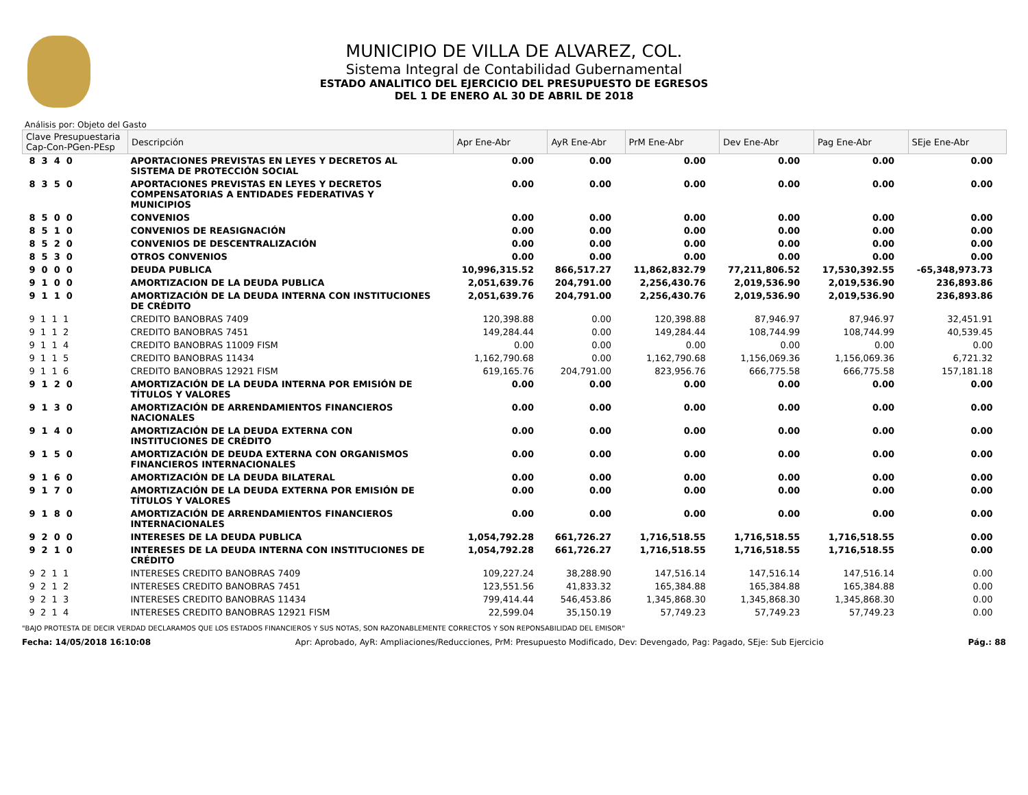MUNICIPIO DE VILLA DE ALVAREZ, COL.
Sistema Integral de Contabilidad Gubernamental
ESTADO ANALITICO DEL EJERCICIO DEL PRESUPUESTO DE EGRESOS
DEL 1 DE ENERO AL 30 DE ABRIL DE 2018
Análisis por: Objeto del Gasto
| Clave Presupuestaria Cap-Con-PGen-PEsp | Descripción | Apr Ene-Abr | AyR Ene-Abr | PrM Ene-Abr | Dev Ene-Abr | Pag Ene-Abr | SEje Ene-Abr |
| --- | --- | --- | --- | --- | --- | --- | --- |
| 8 3 4 0 | APORTACIONES PREVISTAS EN LEYES Y DECRETOS AL SISTEMA DE PROTECCIÓN SOCIAL | 0.00 | 0.00 | 0.00 | 0.00 | 0.00 | 0.00 |
| 8 3 5 0 | APORTACIONES PREVISTAS EN LEYES Y DECRETOS COMPENSATORIAS A ENTIDADES FEDERATIVAS Y MUNICIPIOS | 0.00 | 0.00 | 0.00 | 0.00 | 0.00 | 0.00 |
| 8 5 0 0 | CONVENIOS | 0.00 | 0.00 | 0.00 | 0.00 | 0.00 | 0.00 |
| 8 5 1 0 | CONVENIOS DE REASIGNACIÓN | 0.00 | 0.00 | 0.00 | 0.00 | 0.00 | 0.00 |
| 8 5 2 0 | CONVENIOS DE DESCENTRALIZACIÓN | 0.00 | 0.00 | 0.00 | 0.00 | 0.00 | 0.00 |
| 8 5 3 0 | OTROS CONVENIOS | 0.00 | 0.00 | 0.00 | 0.00 | 0.00 | 0.00 |
| 9 0 0 0 | DEUDA PUBLICA | 10,996,315.52 | 866,517.27 | 11,862,832.79 | 77,211,806.52 | 17,530,392.55 | -65,348,973.73 |
| 9 1 0 0 | AMORTIZACION DE LA DEUDA PUBLICA | 2,051,639.76 | 204,791.00 | 2,256,430.76 | 2,019,536.90 | 2,019,536.90 | 236,893.86 |
| 9 1 1 0 | AMORTIZACIÓN DE LA DEUDA INTERNA CON INSTITUCIONES DE CRÉDITO | 2,051,639.76 | 204,791.00 | 2,256,430.76 | 2,019,536.90 | 2,019,536.90 | 236,893.86 |
| 9 1 1 1 | CREDITO BANOBRAS 7409 | 120,398.88 | 0.00 | 120,398.88 | 87,946.97 | 87,946.97 | 32,451.91 |
| 9 1 1 2 | CREDITO BANOBRAS 7451 | 149,284.44 | 0.00 | 149,284.44 | 108,744.99 | 108,744.99 | 40,539.45 |
| 9 1 1 4 | CREDITO BANOBRAS 11009 FISM | 0.00 | 0.00 | 0.00 | 0.00 | 0.00 | 0.00 |
| 9 1 1 5 | CREDITO BANOBRAS 11434 | 1,162,790.68 | 0.00 | 1,162,790.68 | 1,156,069.36 | 1,156,069.36 | 6,721.32 |
| 9 1 1 6 | CREDITO BANOBRAS 12921 FISM | 619,165.76 | 204,791.00 | 823,956.76 | 666,775.58 | 666,775.58 | 157,181.18 |
| 9 1 2 0 | AMORTIZACIÓN DE LA DEUDA INTERNA POR EMISIÓN DE TÍTULOS Y VALORES | 0.00 | 0.00 | 0.00 | 0.00 | 0.00 | 0.00 |
| 9 1 3 0 | AMORTIZACIÓN DE ARRENDAMIENTOS FINANCIEROS NACIONALES | 0.00 | 0.00 | 0.00 | 0.00 | 0.00 | 0.00 |
| 9 1 4 0 | AMORTIZACIÓN DE LA DEUDA EXTERNA CON INSTITUCIONES DE CRÉDITO | 0.00 | 0.00 | 0.00 | 0.00 | 0.00 | 0.00 |
| 9 1 5 0 | AMORTIZACIÓN DE DEUDA EXTERNA CON ORGANISMOS FINANCIEROS INTERNACIONALES | 0.00 | 0.00 | 0.00 | 0.00 | 0.00 | 0.00 |
| 9 1 6 0 | AMORTIZACIÓN DE LA DEUDA BILATERAL | 0.00 | 0.00 | 0.00 | 0.00 | 0.00 | 0.00 |
| 9 1 7 0 | AMORTIZACIÓN DE LA DEUDA EXTERNA POR EMISIÓN DE TÍTULOS Y VALORES | 0.00 | 0.00 | 0.00 | 0.00 | 0.00 | 0.00 |
| 9 1 8 0 | AMORTIZACIÓN DE ARRENDAMIENTOS FINANCIEROS INTERNACIONALES | 0.00 | 0.00 | 0.00 | 0.00 | 0.00 | 0.00 |
| 9 2 0 0 | INTERESES DE LA DEUDA PUBLICA | 1,054,792.28 | 661,726.27 | 1,716,518.55 | 1,716,518.55 | 1,716,518.55 | 0.00 |
| 9 2 1 0 | INTERESES DE LA DEUDA INTERNA CON INSTITUCIONES DE CRÉDITO | 1,054,792.28 | 661,726.27 | 1,716,518.55 | 1,716,518.55 | 1,716,518.55 | 0.00 |
| 9 2 1 1 | INTERESES CREDITO BANOBRAS 7409 | 109,227.24 | 38,288.90 | 147,516.14 | 147,516.14 | 147,516.14 | 0.00 |
| 9 2 1 2 | INTERESES CREDITO BANOBRAS 7451 | 123,551.56 | 41,833.32 | 165,384.88 | 165,384.88 | 165,384.88 | 0.00 |
| 9 2 1 3 | INTERESES CREDITO BANOBRAS 11434 | 799,414.44 | 546,453.86 | 1,345,868.30 | 1,345,868.30 | 1,345,868.30 | 0.00 |
| 9 2 1 4 | INTERESES CREDITO BANOBRAS 12921 FISM | 22,599.04 | 35,150.19 | 57,749.23 | 57,749.23 | 57,749.23 | 0.00 |
"BAJO PROTESTA DE DECIR VERDAD DECLARAMOS QUE LOS ESTADOS FINANCIEROS Y SUS NOTAS, SON RAZONABLEMENTE CORRECTOS Y SON REPONSABILIDAD DEL EMISOR"
Fecha: 14/05/2018 16:10:08 Apr: Aprobado, AyR: Ampliaciones/Reducciones, PrM: Presupuesto Modificado, Dev: Devengado, Pag: Pagado, SEje: Sub Ejercicio Pág.: 88